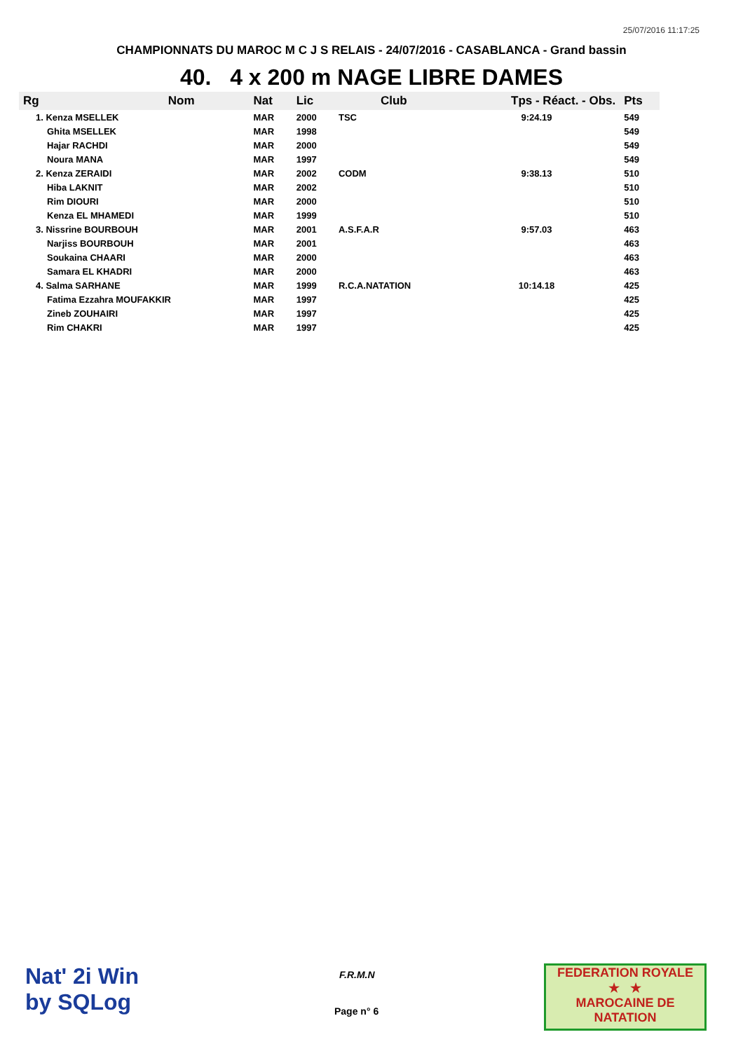25/07/2016 11:17:25
CHAMPIONNATS DU MAROC M C J S RELAIS - 24/07/2016 - CASABLANCA - Grand bassin
40. 4 x 200 m NAGE LIBRE DAMES
| Rg | Nom | Nat | Lic | Club | Tps - Réact. - Obs. | Pts |
| --- | --- | --- | --- | --- | --- | --- |
| 1. Kenza MSELLEK | | MAR | 2000 | TSC | 9:24.19 | 549 |
| Ghita MSELLEK | | MAR | 1998 | | | 549 |
| Hajar RACHDI | | MAR | 2000 | | | 549 |
| Noura MANA | | MAR | 1997 | | | 549 |
| 2. Kenza ZERAIDI | | MAR | 2002 | CODM | 9:38.13 | 510 |
| Hiba LAKNIT | | MAR | 2002 | | | 510 |
| Rim DIOURI | | MAR | 2000 | | | 510 |
| Kenza EL MHAMEDI | | MAR | 1999 | | | 510 |
| 3. Nissrine BOURBOUH | | MAR | 2001 | A.S.F.A.R | 9:57.03 | 463 |
| Narjiss BOURBOUH | | MAR | 2001 | | | 463 |
| Soukaina CHAARI | | MAR | 2000 | | | 463 |
| Samara EL KHADRI | | MAR | 2000 | | | 463 |
| 4. Salma SARHANE | | MAR | 1999 | R.C.A.NATATION | 10:14.18 | 425 |
| Fatima Ezzahra MOUFAKKIR | | MAR | 1997 | | | 425 |
| Zineb ZOUHAIRI | | MAR | 1997 | | | 425 |
| Rim CHAKRI | | MAR | 1997 | | | 425 |
Nat' 2i Win
by SQLog
F.R.M.N
Page n° 6
FEDERATION ROYALE
★ ★
MAROCAINE DE NATATION